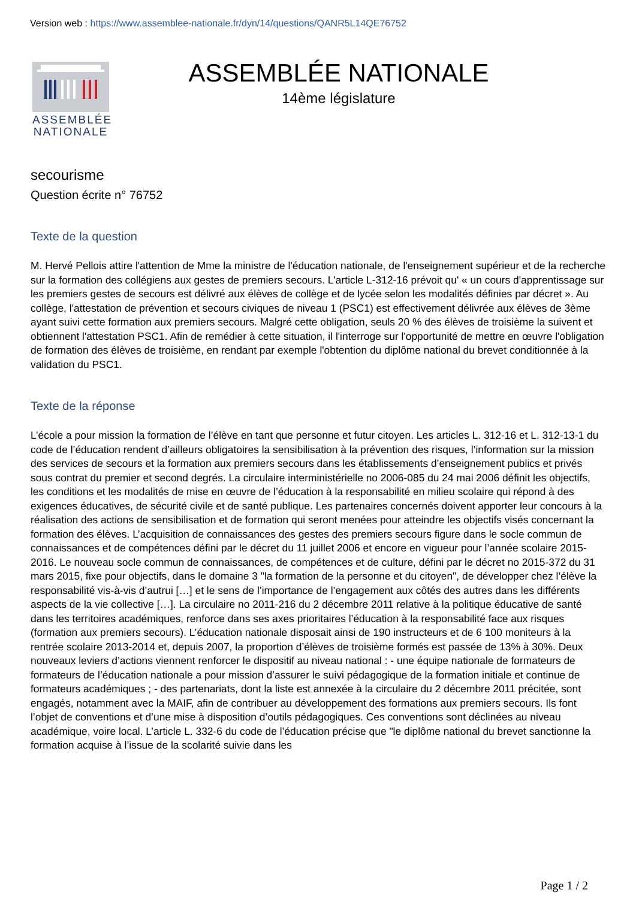Version web : https://www.assemblee-nationale.fr/dyn/14/questions/QANR5L14QE76752
ASSEMBLÉE
NATIONALE
ASSEMBLÉE NATIONALE
14ème législature
secourisme
Question écrite n° 76752
Texte de la question
M. Hervé Pellois attire l'attention de Mme la ministre de l'éducation nationale, de l'enseignement supérieur et de la recherche sur la formation des collégiens aux gestes de premiers secours. L'article L-312-16 prévoit qu' « un cours d'apprentissage sur les premiers gestes de secours est délivré aux élèves de collège et de lycée selon les modalités définies par décret ». Au collège, l'attestation de prévention et secours civiques de niveau 1 (PSC1) est effectivement délivrée aux élèves de 3ème ayant suivi cette formation aux premiers secours. Malgré cette obligation, seuls 20 % des élèves de troisième la suivent et obtiennent l'attestation PSC1. Afin de remédier à cette situation, il l'interroge sur l'opportunité de mettre en œuvre l'obligation de formation des élèves de troisième, en rendant par exemple l'obtention du diplôme national du brevet conditionnée à la validation du PSC1.
Texte de la réponse
L’école a pour mission la formation de l’élève en tant que personne et futur citoyen. Les articles L. 312-16 et L. 312-13-1 du code de l’éducation rendent d’ailleurs obligatoires la sensibilisation à la prévention des risques, l’information sur la mission des services de secours et la formation aux premiers secours dans les établissements d’enseignement publics et privés sous contrat du premier et second degrés. La circulaire interministérielle no 2006-085 du 24 mai 2006 définit les objectifs, les conditions et les modalités de mise en œuvre de l’éducation à la responsabilité en milieu scolaire qui répond à des exigences éducatives, de sécurité civile et de santé publique. Les partenaires concernés doivent apporter leur concours à la réalisation des actions de sensibilisation et de formation qui seront menées pour atteindre les objectifs visés concernant la formation des élèves. L’acquisition de connaissances des gestes des premiers secours figure dans le socle commun de connaissances et de compétences défini par le décret du 11 juillet 2006 et encore en vigueur pour l’année scolaire 2015-2016. Le nouveau socle commun de connaissances, de compétences et de culture, défini par le décret no 2015-372 du 31 mars 2015, fixe pour objectifs, dans le domaine 3 "la formation de la personne et du citoyen", de développer chez l’élève la responsabilité vis-à-vis d’autrui […] et le sens de l’importance de l’engagement aux côtés des autres dans les différents aspects de la vie collective […]. La circulaire no 2011-216 du 2 décembre 2011 relative à la politique éducative de santé dans les territoires académiques, renforce dans ses axes prioritaires l’éducation à la responsabilité face aux risques (formation aux premiers secours). L’éducation nationale disposait ainsi de 190 instructeurs et de 6 100 moniteurs à la rentrée scolaire 2013-2014 et, depuis 2007, la proportion d’élèves de troisième formés est passée de 13% à 30%. Deux nouveaux leviers d’actions viennent renforcer le dispositif au niveau national : - une équipe nationale de formateurs de formateurs de l’éducation nationale a pour mission d’assurer le suivi pédagogique de la formation initiale et continue de formateurs académiques ; - des partenariats, dont la liste est annexée à la circulaire du 2 décembre 2011 précitée, sont engagés, notamment avec la MAIF, afin de contribuer au développement des formations aux premiers secours. Ils font l’objet de conventions et d’une mise à disposition d’outils pédagogiques. Ces conventions sont déclinées au niveau académique, voire local. L’article L. 332-6 du code de l’éducation précise que "le diplôme national du brevet sanctionne la formation acquise à l’issue de la scolarité suivie dans les
Page 1 / 2